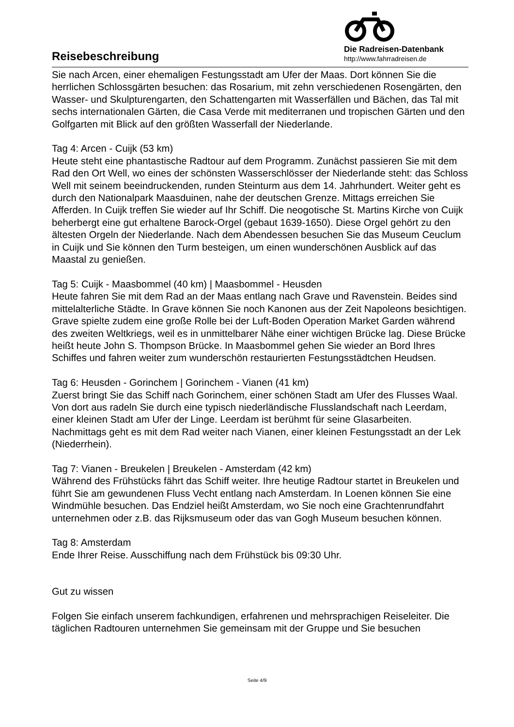Reisebeschreibung
Die Radreisen-Datenbank
http://www.fahrradreisen.de
Sie nach Arcen, einer ehemaligen Festungsstadt am Ufer der Maas. Dort können Sie die herrlichen Schlossgärten besuchen: das Rosarium, mit zehn verschiedenen Rosengärten, den Wasser- und Skulpturengarten, den Schattengarten mit Wasserfällen und Bächen, das Tal mit sechs internationalen Gärten, die Casa Verde mit mediterranen und tropischen Gärten und den Golfgarten mit Blick auf den größten Wasserfall der Niederlande.
Tag 4: Arcen - Cuijk (53 km)
Heute steht eine phantastische Radtour auf dem Programm. Zunächst passieren Sie mit dem Rad den Ort Well, wo eines der schönsten Wasserschlösser der Niederlande steht: das Schloss Well mit seinem beeindruckenden, runden Steinturm aus dem 14. Jahrhundert. Weiter geht es durch den Nationalpark Maasduinen, nahe der deutschen Grenze. Mittags erreichen Sie Afferden. In Cuijk treffen Sie wieder auf Ihr Schiff. Die neogotische St. Martins Kirche von Cuijk beherbergt eine gut erhaltene Barock-Orgel (gebaut 1639-1650). Diese Orgel gehört zu den ältesten Orgeln der Niederlande. Nach dem Abendessen besuchen Sie das Museum Ceuclum in Cuijk und Sie können den Turm besteigen, um einen wunderschönen Ausblick auf das Maastal zu genießen.
Tag 5: Cuijk - Maasbommel (40 km) | Maasbommel - Heusden
Heute fahren Sie mit dem Rad an der Maas entlang nach Grave und Ravenstein. Beides sind mittelalterliche Städte. In Grave können Sie noch Kanonen aus der Zeit Napoleons besichtigen. Grave spielte zudem eine große Rolle bei der Luft-Boden Operation Market Garden während des zweiten Weltkriegs, weil es in unmittelbarer Nähe einer wichtigen Brücke lag. Diese Brücke heißt heute John S. Thompson Brücke. In Maasbommel gehen Sie wieder an Bord Ihres Schiffes und fahren weiter zum wunderschön restaurierten Festungsstädtchen Heudsen.
Tag 6: Heusden - Gorinchem | Gorinchem - Vianen (41 km)
Zuerst bringt Sie das Schiff nach Gorinchem, einer schönen Stadt am Ufer des Flusses Waal. Von dort aus radeln Sie durch eine typisch niederländische Flusslandschaft nach Leerdam, einer kleinen Stadt am Ufer der Linge. Leerdam ist berühmt für seine Glasarbeiten. Nachmittags geht es mit dem Rad weiter nach Vianen, einer kleinen Festungsstadt an der Lek (Niederrhein).
Tag 7: Vianen - Breukelen | Breukelen - Amsterdam (42 km)
Während des Frühstücks fährt das Schiff weiter. Ihre heutige Radtour startet in Breukelen und führt Sie am gewundenen Fluss Vecht entlang nach Amsterdam. In Loenen können Sie eine Windmühle besuchen. Das Endziel heißt Amsterdam, wo Sie noch eine Grachtenrundfahrt unternehmen oder z.B. das Rijksmuseum oder das van Gogh Museum besuchen können.
Tag 8: Amsterdam
Ende Ihrer Reise. Ausschiffung nach dem Frühstück bis 09:30 Uhr.
Gut zu wissen
Folgen Sie einfach unserem fachkundigen, erfahrenen und mehrsprachigen Reiseleiter. Die täglichen Radtouren unternehmen Sie gemeinsam mit der Gruppe und Sie besuchen
Seite 4/9